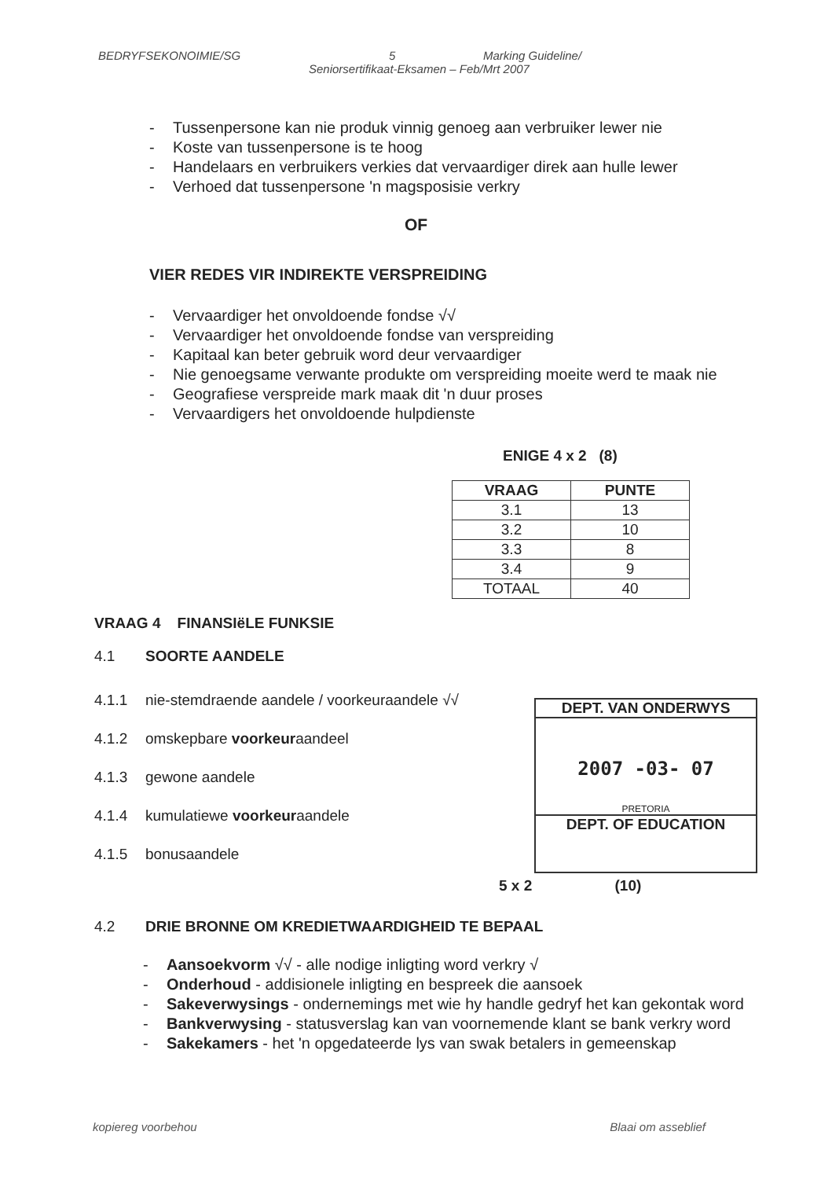BEDRYFSEKONOIMIE/SG 5 Marking Guideline/
Seniorsertifikaat-Eksamen – Feb/Mrt 2007
- Tussenpersone kan nie produk vinnig genoeg aan verbruiker lewer nie
- Koste van tussenpersone is te hoog
- Handelaars en verbruikers verkies dat vervaardiger direk aan hulle lewer
- Verhoed dat tussenpersone 'n magsposisie verkry
OF
VIER REDES VIR INDIREKTE VERSPREIDING
- Vervaardiger het onvoldoende fondse √√
- Vervaardiger het onvoldoende fondse van verspreiding
- Kapitaal kan beter gebruik word deur vervaardiger
- Nie genoegsame verwante produkte om verspreiding moeite werd te maak nie
- Geografiese verspreide mark maak dit 'n duur proses
- Vervaardigers het onvoldoende hulpdienste
ENIGE 4 x 2 (8)
| VRAAG | PUNTE |
| --- | --- |
| 3.1 | 13 |
| 3.2 | 10 |
| 3.3 | 8 |
| 3.4 | 9 |
| TOTAAL | 40 |
VRAAG 4 FINANSIëLE FUNKSIE
4.1 SOORTE AANDELE
4.1.1 nie-stemdraende aandele / voorkeuraandele √√
4.1.2 omskepbare voorkeuraandeel
4.1.3 gewone aandele
4.1.4 kumulatiewe voorkeuraandele
4.1.5 bonusaandele
DEPT. VAN ONDERWYS
2007 -03- 07
PRETORIA
DEPT. OF EDUCATION
5 x 2 (10)
4.2 DRIE BRONNE OM KREDIETWAARDIGHEID TE BEPAAL
- Aansoekvorm √√ - alle nodige inligting word verkry √
- Onderhoud - addisionele inligting en bespreek die aansoek
- Sakeverwysings - ondernemings met wie hy handle gedryf het kan gekontak word
- Bankverwysing - statusverslag kan van voornemende klant se bank verkry word
- Sakekamers - het 'n opgedateerde lys van swak betalers in gemeenskap
kopiereg voorbehou Blaai om asseblief